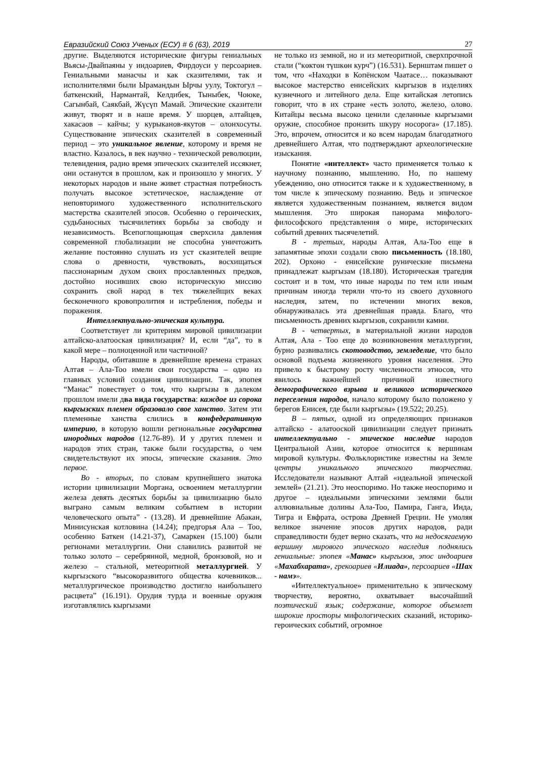Евразийский Союз Ученых (ЕСУ) # 6 (63), 2019 27
другие. Выделяются исторические фигуры гениальных Вьясы-Двайпаяны у индоариев, Фирдоуси у персоариев. Гениальными манасчы и как сказителями, так и исполнителями были Ырамандын Ырчы уулу, Токтогул – баткенский, Нармантай, Келдибек, Тыныбек, Чоюке, Сагынбай, Саякбай, Жүсүп Мамай. Эпические сказители живут, творят и в наше время. У шорцев, алтайцев, хакасаов – кайчы; у курыканов-якутов – олонхосуты. Существование эпических сказителей в современный период – это уникальное явление, которому и время не властно. Казалось, в век научно - технической революции, телевидения, радио время эпических сказителей иссякнет, они останутся в прошлом, как и произошло у многих. У некоторых народов и ныне живет страстная потребность получать высокое эстетическое, наслаждение от неповторимого художественного исполнительского мастерства сказителей эпосов. Особенно о героических, судьбаносных тысячилетиях борьбы за свободу и независимость. Всепоглощающая сверхсила давления современной глобализации не способна уничтожить желание постоянно слушать из уст сказителей вещие слова о древности, чувствовать, восхищаться пассионарным духом своих прославленных предков, достойно носивших свою историческую миссию сохранить свой народ в тех тяжелейщих веках бесконечного кровопролития и истребления, победы и поражения.
Интеллектуально-эпическая культура.
Соответствует ли критериям мировой цивилизации алтайско-алатооская цивилизация? И, если “да”, то в какой мере – полноценной или частичной?
Народы, обитавшие в древнейшие времена странах Алтая – Ала-Тоо имели свои государства – одно из главных условий создания цивилизации. Так, эпопея “Манас” повествует о том, что кыргызы в далеком прошлом имели два вида государства: каждое из сорока кыргызских племен образовало свое ханство. Затем эти племенные ханства слились в конфедеративную империю, в которую вошли региональные государства инородных народов (12.76-89). И у других племен и народов этих стран, также были государства, о чем свидетельствуют их эпосы, эпические сказания. Это первое.
Во - вторых, по словам крупнейшего знатока истории цивилизации Моргана, освоением металлургии железа девять десятых борьбы за цивилизацию было выграно самым великим событием в истории человеческого опыта” - (13.28). И древнейшие Абакан, Минисунская котловина (14.24); предгорья Ала – Тоо, особенно Баткен (14.21-37), Самаркен (15.100) были регионами металлургии. Они славились развитой не только золото – серебрянной, медной, бронзовой, но и железо – стальной, метеоритной металлургией. У кыргызского “высокоразвитого общества кочевников... металлургическое производство достигло наибольшего расцвета” (16.191). Орудия турда и военные оружия изготавлялись кыргызами
не только из земной, но и из метеоритной, сверхпрочной стали (“көктөн түшкөн курч”) (16.531). Бернштам пишет о том, что «Находки в Копёнском Чаатасе… показывают высокое мастерство енисейских кыргызов в изделиях кузнечного и литейного дела. Еще китайская летопись говорит, что в их стране «есть золото, железо, олово. Китайцы весьма высоко ценили сделанные кыргызами оружие, способное пронзить шкуру носорога» (17.185). Это, впрочем, относится и ко всем народам благодатного древнейшего Алтая, что подтверждают археологические изыскания.
Понятие «интеллект» часто применяется только к научному познанию, мышлению. Но, по нашему убеждению, оно относится также и к художественному, в том числе к эпическому познанию. Ведь и эпическое является художественным познанием, является видом мышления. Это широкая панорама мифолого-философского представления о мире, исторических событий древних тысячелетий.
В - третьих, народы Алтая, Ала-Тоо еще в запамятные эпохи создали свою письменность (18.180, 202). Орхоно - енисейские рунические письмена принадлежат кыргызам (18.180). Историческая трагедия состоит и в том, что иные народы по тем или иным причинам иногда теряли что-то из своего духовного наследия, затем, по истечении многих веков, обнаруживалась эта древнейшая правда. Благо, что письменность древних кыргызов, сохранили камни.
В - четвертых, в материальной жизни народов Алтая, Ала - Тоо еще до возникновения металлургии, бурно развивались скотоводство, земледелие, что было основой подъема жизненного уровня населения. Это привело к быстрому росту численности этносов, что явилось важнейшей причиной известного демографического взрыва и великого исторического переселения народов, начало которому было положено у берегов Енисея, где были кыргызы» (19.522; 20.25).
В – пятых, одной из определяющих признаков алтайско - алатооской цивилизации следует признать интеллектуально - эпическое наследие народов Центральной Азии, которое относится к вершинам мировой культуры. Фольклористике известны на Земле центры уникального эпического творчества. Исследователи называют Алтай «идеальной эпической землей» (21.21). Это неоспоримо. Но также неоспоримо и другое – идеальными эпическими землями были аллювиальные долины Ала-Тоо, Памира, Ганга, Инда, Тигра и Евфрата, острова Древней Греции. Не умоляя великое значение эпосов других народов, ради справедливости будет верно сказать, что на недосягаемую вершину мирового эпического наследия поднялись гениальные: эпопея «Манас» кыргызов, эпос индоариев «Махабхарата», грекоариев «Илиада», персоариев «Шах - намэ».
«Интеллектуальное» применительно к эпическому творчеству, вероятно, охватывает высочайший поэтический язык; содержание, которое объемлет широкие просторы мифологических сказаний, историко-героических событий, огромное